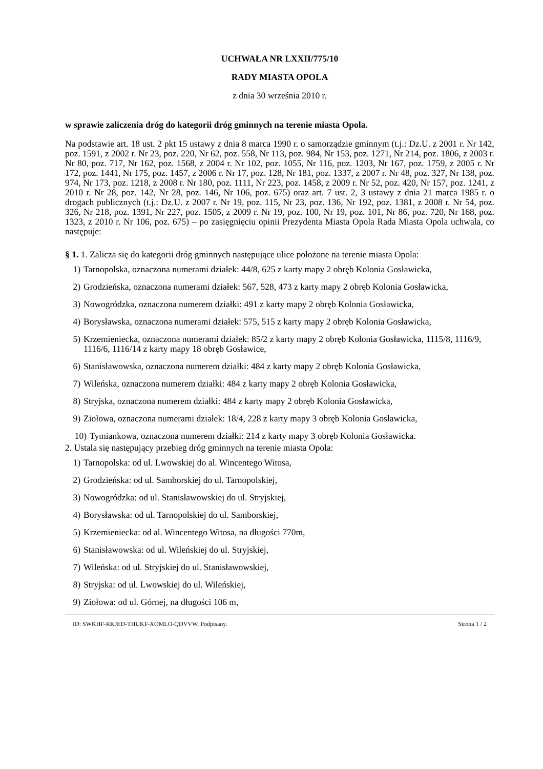UCHWAŁA NR LXXII/775/10
RADY MIASTA OPOLA
z dnia 30 września 2010 r.
w sprawie zaliczenia dróg do kategorii dróg gminnych na terenie miasta Opola.
Na podstawie art. 18 ust. 2 pkt 15 ustawy z dnia 8 marca 1990 r. o samorządzie gminnym (t.j.: Dz.U. z 2001 r. Nr 142, poz. 1591, z 2002 r. Nr 23, poz. 220, Nr 62, poz. 558, Nr 113, poz. 984, Nr 153, poz. 1271, Nr 214, poz. 1806, z 2003 r. Nr 80, poz. 717, Nr 162, poz. 1568, z 2004 r. Nr 102, poz. 1055, Nr 116, poz. 1203, Nr 167, poz. 1759, z 2005 r. Nr 172, poz. 1441, Nr 175, poz. 1457, z 2006 r. Nr 17, poz. 128, Nr 181, poz. 1337, z 2007 r. Nr 48, poz. 327, Nr 138, poz. 974, Nr 173, poz. 1218, z 2008 r. Nr 180, poz. 1111, Nr 223, poz. 1458, z 2009 r. Nr 52, poz. 420, Nr 157, poz. 1241, z 2010 r. Nr 28, poz. 142, Nr 28, poz. 146, Nr 106, poz. 675) oraz art. 7 ust. 2, 3 ustawy z dnia 21 marca 1985 r. o drogach publicznych (t.j.: Dz.U. z 2007 r. Nr 19, poz. 115, Nr 23, poz. 136, Nr 192, poz. 1381, z 2008 r. Nr 54, poz. 326, Nr 218, poz. 1391, Nr 227, poz. 1505, z 2009 r. Nr 19, poz. 100, Nr 19, poz. 101, Nr 86, poz. 720, Nr 168, poz. 1323, z 2010 r. Nr 106, poz. 675) – po zasięgnięciu opinii Prezydenta Miasta Opola Rada Miasta Opola uchwala, co następuje:
§ 1. 1. Zalicza się do kategorii dróg gminnych następujące ulice położone na terenie miasta Opola:
1) Tarnopolska, oznaczona numerami działek: 44/8, 625 z karty mapy 2 obręb Kolonia Gosławicka,
2) Grodzieńska, oznaczona numerami działek: 567, 528, 473 z karty mapy 2 obręb Kolonia Gosławicka,
3) Nowogródzka, oznaczona numerem działki: 491 z karty mapy 2 obręb Kolonia Gosławicka,
4) Borysławska, oznaczona numerami działek: 575, 515 z karty mapy 2 obręb Kolonia Gosławicka,
5) Krzemieniecka, oznaczona numerami działek: 85/2 z karty mapy 2 obręb Kolonia Gosławicka, 1115/8, 1116/9, 1116/6, 1116/14 z karty mapy 18 obręb Gosławice,
6) Stanisławowska, oznaczona numerem działki: 484 z karty mapy 2 obręb Kolonia Gosławicka,
7) Wileńska, oznaczona numerem działki: 484 z karty mapy 2 obręb Kolonia Gosławicka,
8) Stryjska, oznaczona numerem działki: 484 z karty mapy 2 obręb Kolonia Gosławicka,
9) Ziołowa, oznaczona numerami działek: 18/4, 228 z karty mapy 3 obręb Kolonia Gosławicka,
10) Tymiankowa, oznaczona numerem działki: 214 z karty mapy 3 obręb Kolonia Gosławicka.
2. Ustala się następujący przebieg dróg gminnych na terenie miasta Opola:
1) Tarnopolska: od ul. Lwowskiej do al. Wincentego Witosa,
2) Grodzieńska: od ul. Samborskiej do ul. Tarnopolskiej,
3) Nowogródzka: od ul. Stanisławowskiej do ul. Stryjskiej,
4) Borysławska: od ul. Tarnopolskiej do ul. Samborskiej,
5) Krzemieniecka: od al. Wincentego Witosa, na długości 770m,
6) Stanisławowska: od ul. Wileńskiej do ul. Stryjskiej,
7) Wileńska: od ul. Stryjskiej do ul. Stanisławowskiej,
8) Stryjska: od ul. Lwowskiej do ul. Wileńskiej,
9) Ziołowa: od ul. Górnej, na długości 106 m,
ID: SWKHF-RKJED-THUKF-XOMLO-QDVVW. Podpisany. Strona 1 / 2